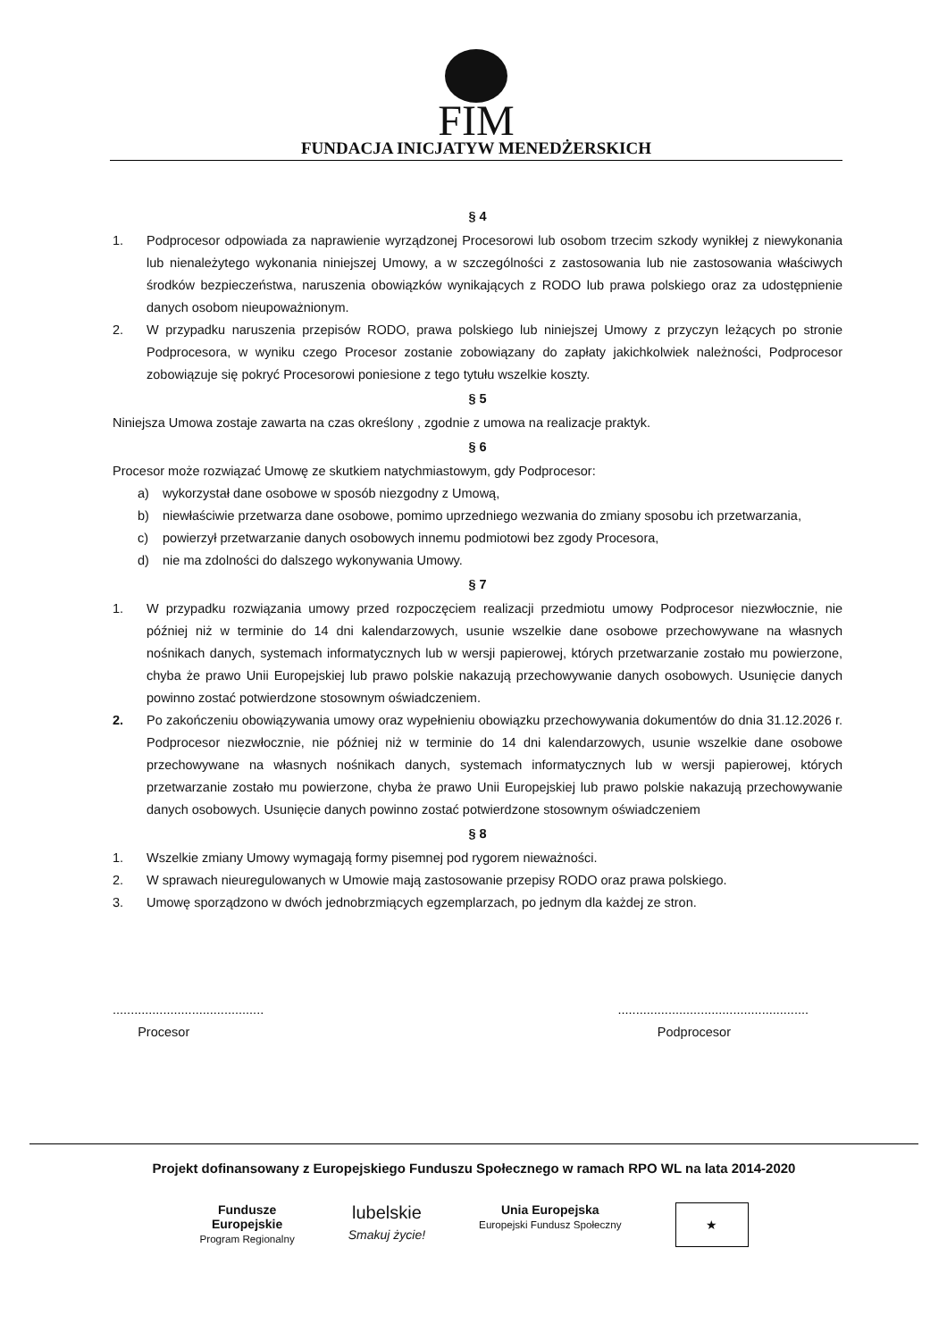FIM
FUNDACJA INICJATYW MENEDŻERSKICH
§ 4
1. Podprocesor odpowiada za naprawienie wyrządzonej Procesorowi lub osobom trzecim szkody wynikłej z niewykonania lub nienależytego wykonania niniejszej Umowy, a w szczególności z zastosowania lub nie zastosowania właściwych środków bezpieczeństwa, naruszenia obowiązków wynikających z RODO lub prawa polskiego oraz za udostępnienie danych osobom nieupoważnionym.
2. W przypadku naruszenia przepisów RODO, prawa polskiego lub niniejszej Umowy z przyczyn leżących po stronie Podprocesora, w wyniku czego Procesor zostanie zobowiązany do zapłaty jakichkolwiek należności, Podprocesor zobowiązuje się pokryć Procesorowi poniesione z tego tytułu wszelkie koszty.
§ 5
Niniejsza Umowa zostaje zawarta na czas określony , zgodnie z umowa na realizacje praktyk.
§ 6
Procesor może rozwiązać Umowę ze skutkiem natychmiastowym, gdy Podprocesor:
a) wykorzystał dane osobowe w sposób niezgodny z Umową,
b) niewłaściwie przetwarza dane osobowe, pomimo uprzedniego wezwania do zmiany sposobu ich przetwarzania,
c) powierzył przetwarzanie danych osobowych innemu podmiotowi bez zgody Procesora,
d) nie ma zdolności do dalszego wykonywania Umowy.
§ 7
1. W przypadku rozwiązania umowy przed rozpoczęciem realizacji przedmiotu umowy Podprocesor niezwłocznie, nie później niż w terminie do 14 dni kalendarzowych, usunie wszelkie dane osobowe przechowywane na własnych nośnikach danych, systemach informatycznych lub w wersji papierowej, których przetwarzanie zostało mu powierzone, chyba że prawo Unii Europejskiej lub prawo polskie nakazują przechowywanie danych osobowych. Usunięcie danych powinno zostać potwierdzone stosownym oświadczeniem.
2. Po zakończeniu obowiązywania umowy oraz wypełnieniu obowiązku przechowywania dokumentów do dnia 31.12.2026 r. Podprocesor niezwłocznie, nie później niż w terminie do 14 dni kalendarzowych, usunie wszelkie dane osobowe przechowywane na własnych nośnikach danych, systemach informatycznych lub w wersji papierowej, których przetwarzanie zostało mu powierzone, chyba że prawo Unii Europejskiej lub prawo polskie nakazują przechowywanie danych osobowych. Usunięcie danych powinno zostać potwierdzone stosownym oświadczeniem
§ 8
1. Wszelkie zmiany Umowy wymagają formy pisemnej pod rygorem nieważności.
2. W sprawach nieuregulowanych w Umowie mają zastosowanie przepisy RODO oraz prawa polskiego.
3. Umowę sporządzono w dwóch jednobrzmiących egzemplarzach, po jednym dla każdej ze stron.
..........................................
Procesor
.....................................................
Podprocesor
Projekt dofinansowany z Europejskiego Funduszu Społecznego w ramach RPO WL na lata 2014-2020
Fundusze
Europejskie
Program Regionalny
lubelskie
Smakuj życie!
Unia Europejska
Europejski Fundusz Społeczny
★